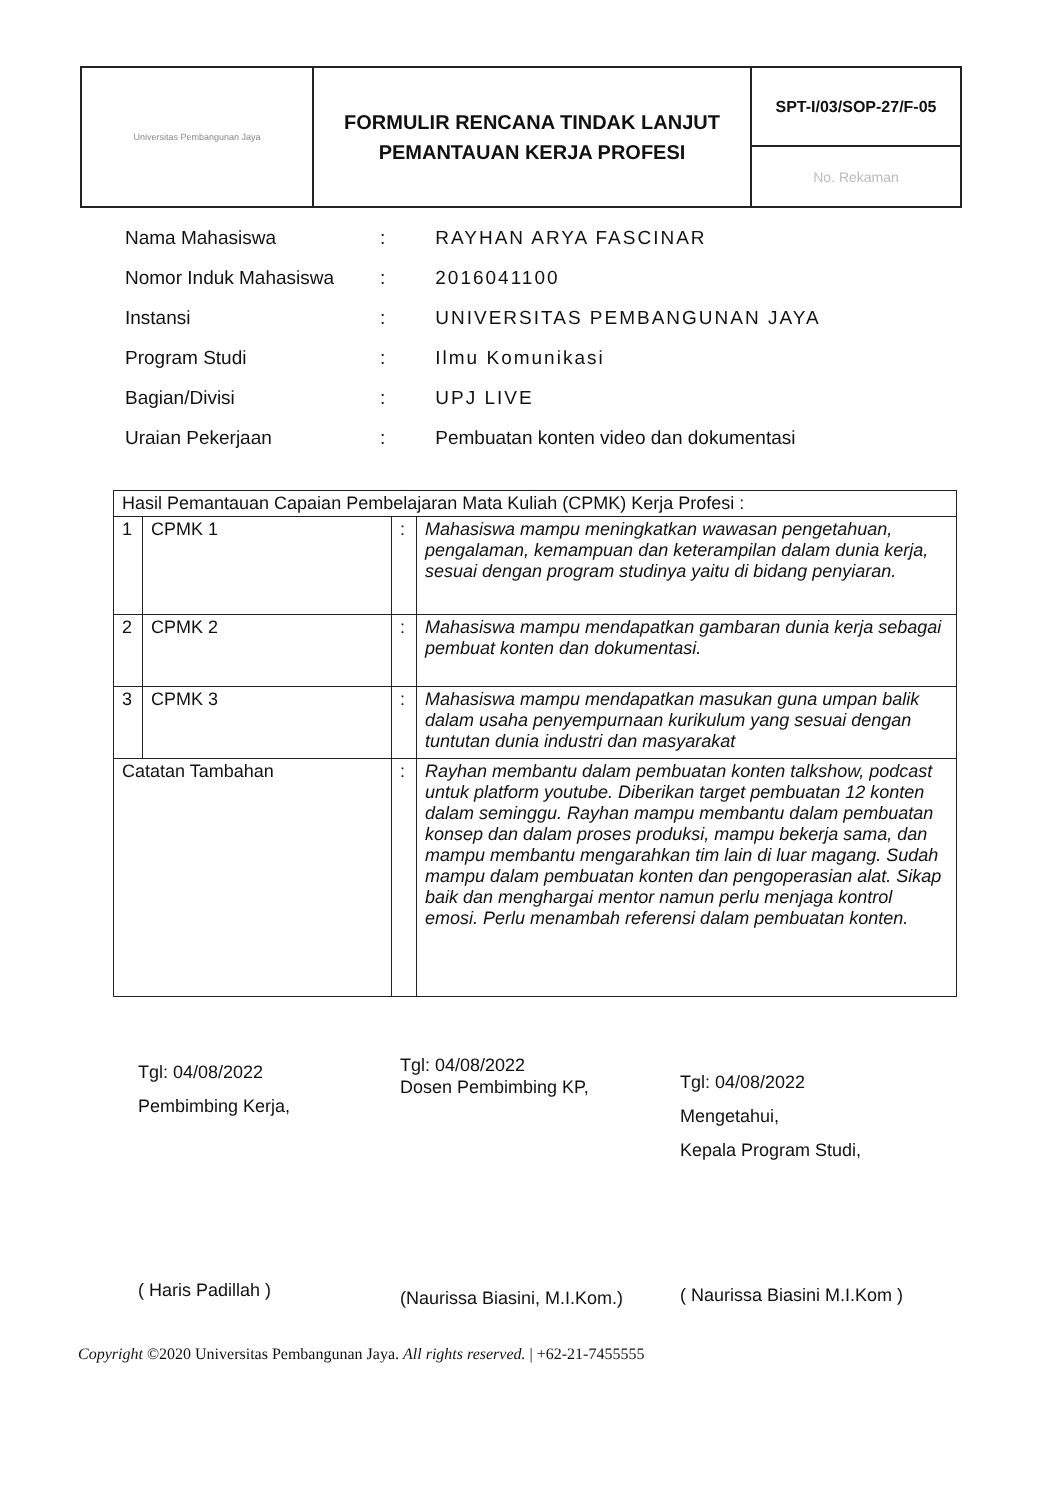| Universitas Pembangunan Jaya | FORMULIR RENCANA TINDAK LANJUT PEMANTAUAN KERJA PROFESI | SPT-I/03/SOP-27/F-05 |
| | | No. Rekaman |
| Nama Mahasiswa | : | RAYHAN ARYA FASCINAR |
| Nomor Induk Mahasiswa | : | 2016041100 |
| Instansi | : | UNIVERSITAS PEMBANGUNAN JAYA |
| Program Studi | : | Ilmu Komunikasi |
| Bagian/Divisi | : | UPJ LIVE |
| Uraian Pekerjaan | : | Pembuatan konten video dan dokumentasi |
| Hasil Pemantauan Capaian Pembelajaran Mata Kuliah (CPMK) Kerja Profesi : | | | |
| 1 | CPMK 1 | : | Mahasiswa mampu meningkatkan wawasan pengetahuan, pengalaman, kemampuan dan keterampilan dalam dunia kerja, sesuai dengan program studinya yaitu di bidang penyiaran. |
| 2 | CPMK 2 | : | Mahasiswa mampu mendapatkan gambaran dunia kerja sebagai pembuat konten dan dokumentasi. |
| 3 | CPMK 3 | : | Mahasiswa mampu mendapatkan masukan guna umpan balik dalam usaha penyempurnaan kurikulum yang sesuai dengan tuntutan dunia industri dan masyarakat |
| Catatan Tambahan | | : | Rayhan membantu dalam pembuatan konten talkshow, podcast untuk platform youtube. Diberikan target pembuatan 12 konten dalam seminggu. Rayhan mampu membantu dalam pembuatan konsep dan dalam proses produksi, mampu bekerja sama, dan mampu membantu mengarahkan tim lain di luar magang. Sudah mampu dalam pembuatan konten dan pengoperasian alat. Sikap baik dan menghargai mentor namun perlu menjaga kontrol emosi. Perlu menambah referensi dalam pembuatan konten. |
Tgl: 04/08/2022
Pembimbing Kerja,
( Haris Padillah )
Tgl: 04/08/2022
Dosen Pembimbing KP,
(Naurissa Biasini, M.I.Kom.)
Tgl: 04/08/2022
Mengetahui,
Kepala Program Studi,
( Naurissa Biasini M.I.Kom )
Copyright ©2020 Universitas Pembangunan Jaya. All rights reserved. | +62-21-7455555